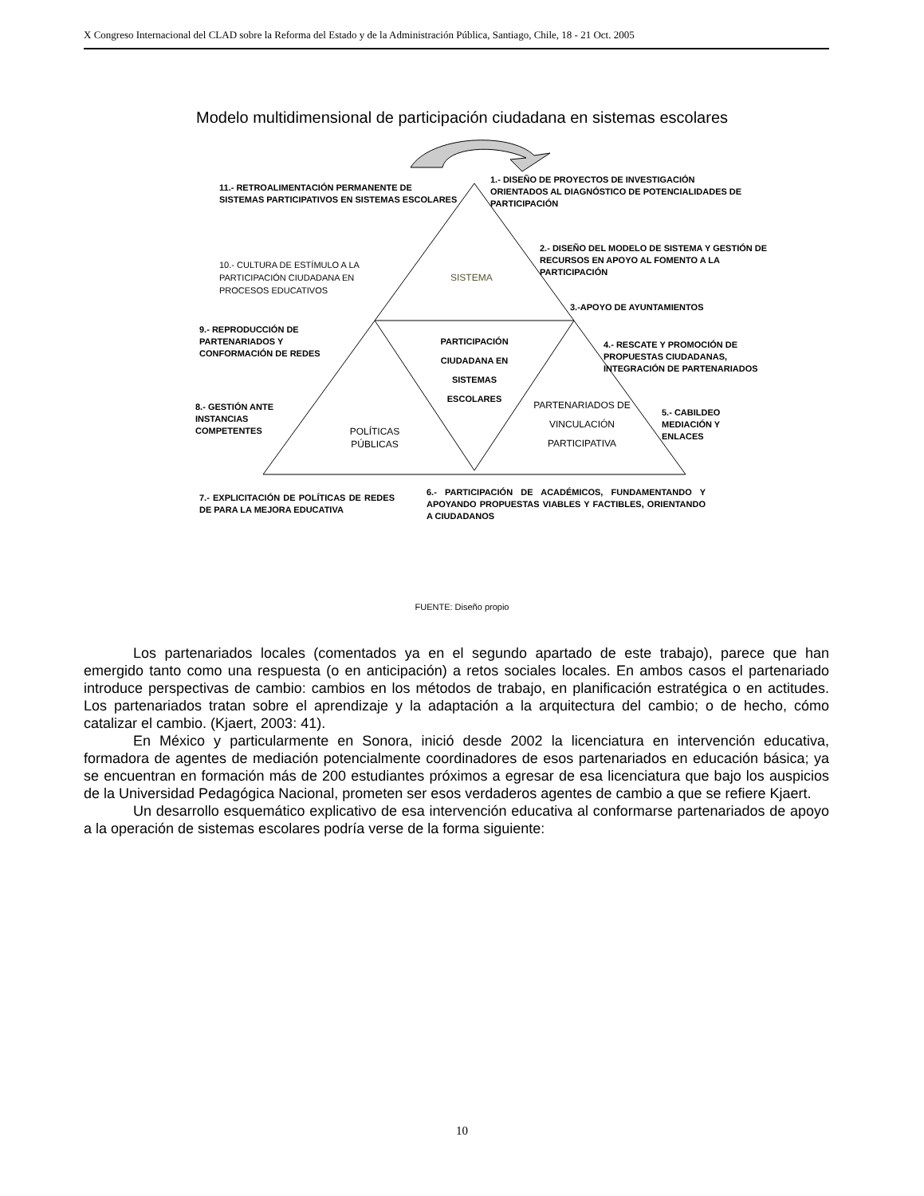X Congreso Internacional del CLAD sobre la Reforma del Estado y de la Administración Pública, Santiago, Chile, 18 - 21 Oct. 2005
Modelo multidimensional de participación ciudadana en sistemas escolares
11.- RETROALIMENTACIÓN PERMANENTE DE SISTEMAS PARTICIPATIVOS EN SISTEMAS ESCOLARES
1.- DISEÑO DE PROYECTOS DE INVESTIGACIÓN ORIENTADOS AL DIAGNÓSTICO DE POTENCIALIDADES DE PARTICIPACIÓN
2.- DISEÑO DEL MODELO DE SISTEMA Y GESTIÓN DE RECURSOS EN APOYO AL FOMENTO A LA PARTICIPACIÓN
10.- CULTURA DE ESTÍMULO A LA PARTICIPACIÓN CIUDADANA EN PROCESOS EDUCATIVOS
SISTEMA
3.-APOYO DE AYUNTAMIENTOS
9.- REPRODUCCIÓN DE PARTENARIADOS Y CONFORMACIÓN DE REDES
PARTICIPACIÓN CIUDADANA EN SISTEMAS ESCOLARES
4.- RESCATE Y PROMOCIÓN DE PROPUESTAS CIUDADANAS, INTEGRACIÓN DE PARTENARIADOS
8.- GESTIÓN ANTE INSTANCIAS COMPETENTES
PARTENARIADOS DE VINCULACIÓN PARTICIPATIVA
5.- CABILDEO MEDIACIÓN Y ENLACES
POLÍTICAS PÚBLICAS
7.- EXPLICITACIÓN DE POLÍTICAS DE REDES DE PARA LA MEJORA EDUCATIVA
6.- PARTICIPACIÓN DE ACADÉMICOS, FUNDAMENTANDO Y APOYANDO PROPUESTAS VIABLES Y FACTIBLES, ORIENTANDO A CIUDADANOS
FUENTE: Diseño propio
Los partenariados locales (comentados ya en el segundo apartado de este trabajo), parece que han emergido tanto como una respuesta (o en anticipación) a retos sociales locales. En ambos casos el partenariado introduce perspectivas de cambio: cambios en los métodos de trabajo, en planificación estratégica o en actitudes. Los partenariados tratan sobre el aprendizaje y la adaptación a la arquitectura del cambio; o de hecho, cómo catalizar el cambio. (Kjaert, 2003: 41).
En México y particularmente en Sonora, inició desde 2002 la licenciatura en intervención educativa, formadora de agentes de mediación potencialmente coordinadores de esos partenariados en educación básica; ya se encuentran en formación más de 200 estudiantes próximos a egresar de esa licenciatura que bajo los auspicios de la Universidad Pedagógica Nacional, prometen ser esos verdaderos agentes de cambio a que se refiere Kjaert.
Un desarrollo esquemático explicativo de esa intervención educativa al conformarse partenariados de apoyo a la operación de sistemas escolares podría verse de la forma siguiente:
10